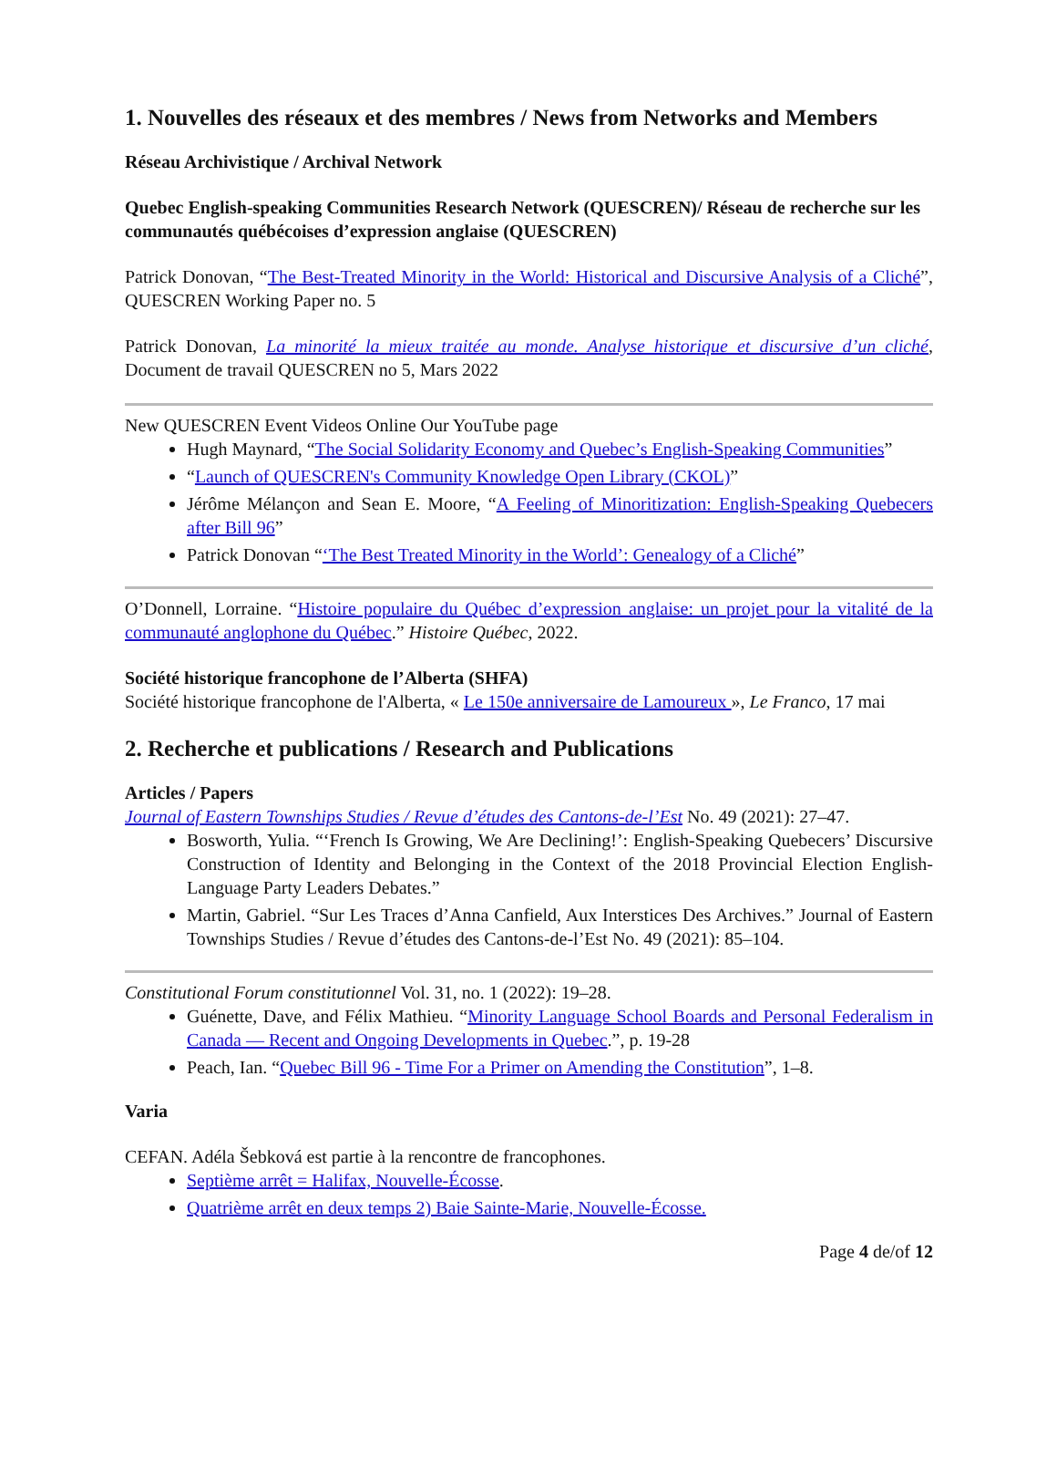1. Nouvelles des réseaux et des membres / News from Networks and Members
Réseau Archivistique / Archival Network
Quebec English-speaking Communities Research Network (QUESCREN)/ Réseau de recherche sur les communautés québécoises d’expression anglaise (QUESCREN)
Patrick Donovan, “The Best-Treated Minority in the World: Historical and Discursive Analysis of a Cliché”, QUESCREN Working Paper no. 5
Patrick Donovan, La minorité la mieux traitée au monde. Analyse historique et discursive d’un cliché, Document de travail QUESCREN no 5, Mars 2022
New QUESCREN Event Videos Online Our YouTube page
Hugh Maynard, “The Social Solidarity Economy and Quebec’s English-Speaking Communities”
“Launch of QUESCREN's Community Knowledge Open Library (CKOL)”
Jérôme Mélançon and Sean E. Moore, “A Feeling of Minoritization: English-Speaking Quebecers after Bill 96”
Patrick Donovan “‘The Best Treated Minority in the World’: Genealogy of a Cliché”
O’Donnell, Lorraine. “Histoire populaire du Québec d’expression anglaise: un projet pour la vitalité de la communauté anglophone du Québec.” Histoire Québec, 2022.
Société historique francophone de l’Alberta (SHFA)
Société historique francophone de l'Alberta, « Le 150e anniversaire de Lamoureux », Le Franco, 17 mai
2. Recherche et publications / Research and Publications
Articles / Papers
Journal of Eastern Townships Studies / Revue d’études des Cantons-de-l’Est No. 49 (2021): 27–47.
Bosworth, Yulia. “‘French Is Growing, We Are Declining!’: English-Speaking Quebecers’ Discursive Construction of Identity and Belonging in the Context of the 2018 Provincial Election English-Language Party Leaders Debates.”
Martin, Gabriel. “Sur Les Traces d’Anna Canfield, Aux Interstices Des Archives.” Journal of Eastern Townships Studies / Revue d’études des Cantons-de-l’Est No. 49 (2021): 85–104.
Constitutional Forum constitutionnel Vol. 31, no. 1 (2022): 19–28.
Guénette, Dave, and Félix Mathieu. “Minority Language School Boards and Personal Federalism in Canada — Recent and Ongoing Developments in Quebec.”, p. 19-28
Peach, Ian. “Quebec Bill 96 - Time For a Primer on Amending the Constitution”, 1–8.
Varia
CEFAN. Adéla Šebková est partie à la rencontre de francophones.
Septième arrêt = Halifax, Nouvelle-Écosse.
Quatrième arrêt en deux temps 2) Baie Sainte-Marie, Nouvelle-Écosse.
Page 4 de/of 12